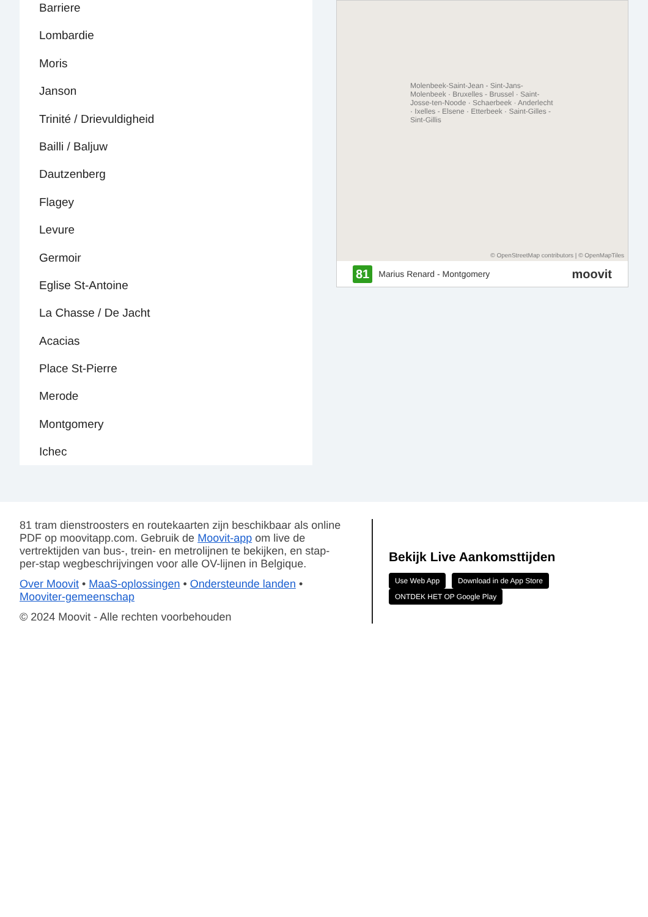Barriere
Lombardie
Moris
Janson
Trinité / Drievuldigheid
Bailli / Baljuw
Dautzenberg
Flagey
Levure
Germoir
Eglise St-Antoine
La Chasse / De Jacht
Acacias
Place St-Pierre
Merode
Montgomery
Ichec
Molenbeek-Saint-Jean - Sint-Jans-Molenbeek · Bruxelles - Brussel · Saint-Josse-ten-Noode · Schaerbeek · Anderlecht · Ixelles - Elsene · Etterbeek · Saint-Gilles - Sint-Gillis
© OpenStreetMap contributors | © OpenMapTiles
81 Marius Renard - Montgomery moovit
81 tram dienstroosters en routekaarten zijn beschikbaar als online PDF op moovitapp.com. Gebruik de Moovit-app om live de vertrektijden van bus-, trein- en metrolijnen te bekijken, en stap-per-stap wegbeschrijvingen voor alle OV-lijnen in Belgique.
Over Moovit • MaaS-oplossingen • Ondersteunde landen • Mooviter-gemeenschap
© 2024 Moovit - Alle rechten voorbehouden
Bekijk Live Aankomsttijden
Use Web App Download in de App Store ONTDEK HET OP Google Play